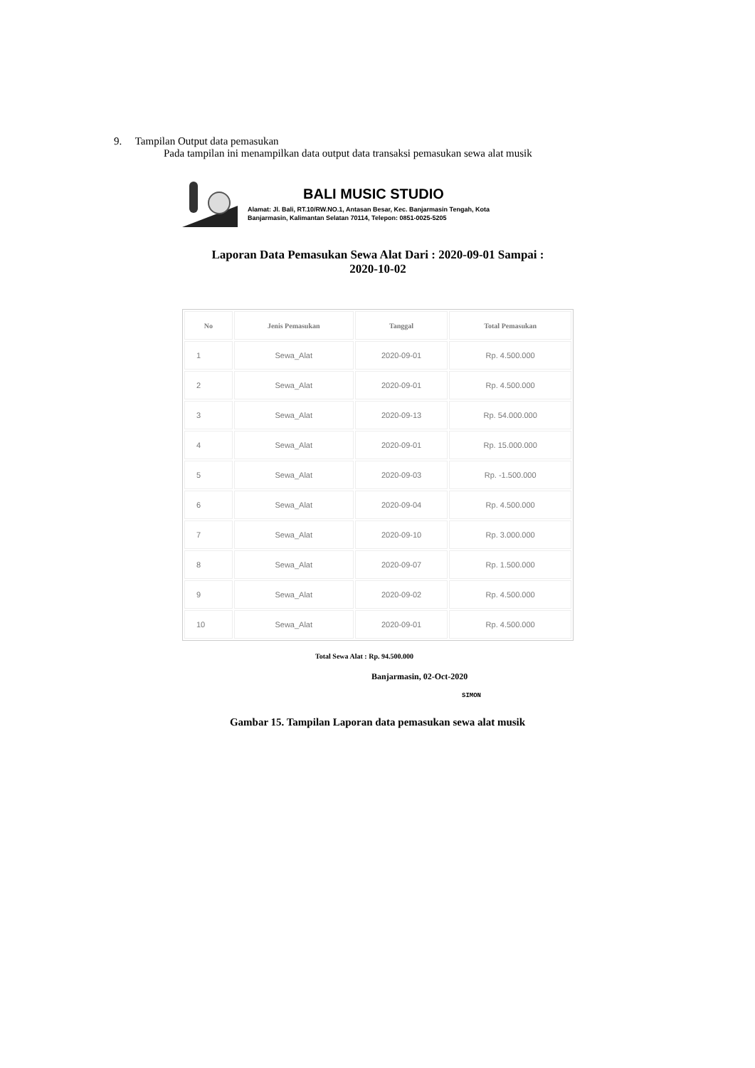9. Tampilan Output data pemasukan
Pada tampilan ini menampilkan data output data transaksi pemasukan sewa alat musik
BALI MUSIC STUDIO
Alamat: Jl. Bali, RT.10/RW.NO.1, Antasan Besar, Kec. Banjarmasin Tengah, Kota
Banjarmasin, Kalimantan Selatan 70114, Telepon: 0851-0025-5205
Laporan Data Pemasukan Sewa Alat Dari : 2020-09-01 Sampai :
2020-10-02
| No | Jenis Pemasukan | Tanggal | Total Pemasukan |
| --- | --- | --- | --- |
| 1 | Sewa_Alat | 2020-09-01 | Rp. 4.500.000 |
| 2 | Sewa_Alat | 2020-09-01 | Rp. 4.500.000 |
| 3 | Sewa_Alat | 2020-09-13 | Rp. 54.000.000 |
| 4 | Sewa_Alat | 2020-09-01 | Rp. 15.000.000 |
| 5 | Sewa_Alat | 2020-09-03 | Rp. -1.500.000 |
| 6 | Sewa_Alat | 2020-09-04 | Rp. 4.500.000 |
| 7 | Sewa_Alat | 2020-09-10 | Rp. 3.000.000 |
| 8 | Sewa_Alat | 2020-09-07 | Rp. 1.500.000 |
| 9 | Sewa_Alat | 2020-09-02 | Rp. 4.500.000 |
| 10 | Sewa_Alat | 2020-09-01 | Rp. 4.500.000 |
Total Sewa Alat : Rp. 94.500.000
Banjarmasin, 02-Oct-2020
SIMON
Gambar 15. Tampilan Laporan data pemasukan sewa alat musik